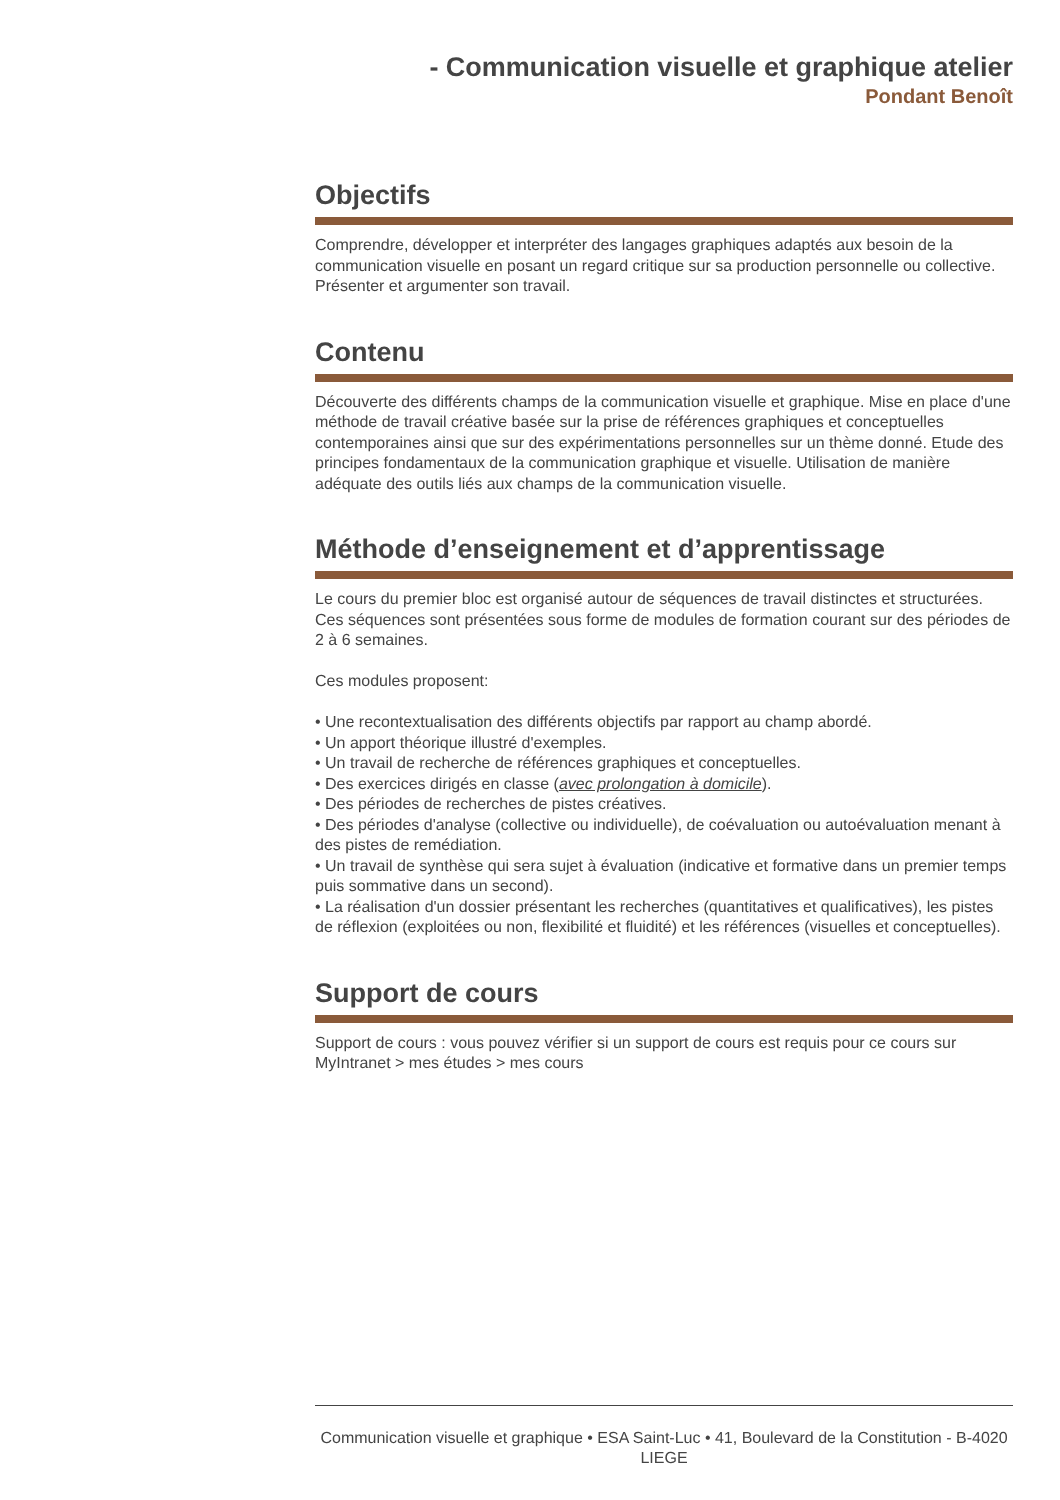- Communication visuelle et graphique atelier
Pondant Benoît
Objectifs
Comprendre, développer et interpréter des langages graphiques adaptés aux besoin de la communication visuelle en posant un regard critique sur sa production personnelle ou collective. Présenter et argumenter son travail.
Contenu
Découverte des différents champs de la communication visuelle et graphique. Mise en place d'une méthode de travail créative basée sur la prise de références graphiques et conceptuelles contemporaines ainsi que sur des expérimentations personnelles sur un thème donné. Etude des principes fondamentaux de la communication graphique et visuelle. Utilisation de manière adéquate des outils liés aux champs de la communication visuelle.
Méthode d’enseignement et d’apprentissage
Le cours du premier bloc est organisé autour de séquences de travail distinctes et structurées. Ces séquences sont présentées sous forme de modules de formation courant sur des périodes de 2 à 6 semaines.
Ces modules proposent:
• Une recontextualisation des différents objectifs par rapport au champ abordé.
• Un apport théorique illustré d'exemples.
• Un travail de recherche de références graphiques et conceptuelles.
• Des exercices dirigés en classe (avec prolongation à domicile).
• Des périodes de recherches de pistes créatives.
• Des périodes d'analyse (collective ou individuelle), de coévaluation ou autoévaluation menant à des pistes de remédiation.
• Un travail de synthèse qui sera sujet à évaluation (indicative et formative dans un premier temps puis sommative dans un second).
• La réalisation d'un dossier présentant les recherches (quantitatives et qualificatives), les pistes de réflexion (exploitées ou non, flexibilité et fluidité) et les références (visuelles et conceptuelles).
Support de cours
Support de cours : vous pouvez vérifier si un support de cours est requis pour ce cours sur MyIntranet > mes études > mes cours
Communication visuelle et graphique • ESA Saint-Luc • 41, Boulevard de la Constitution - B-4020 LIEGE